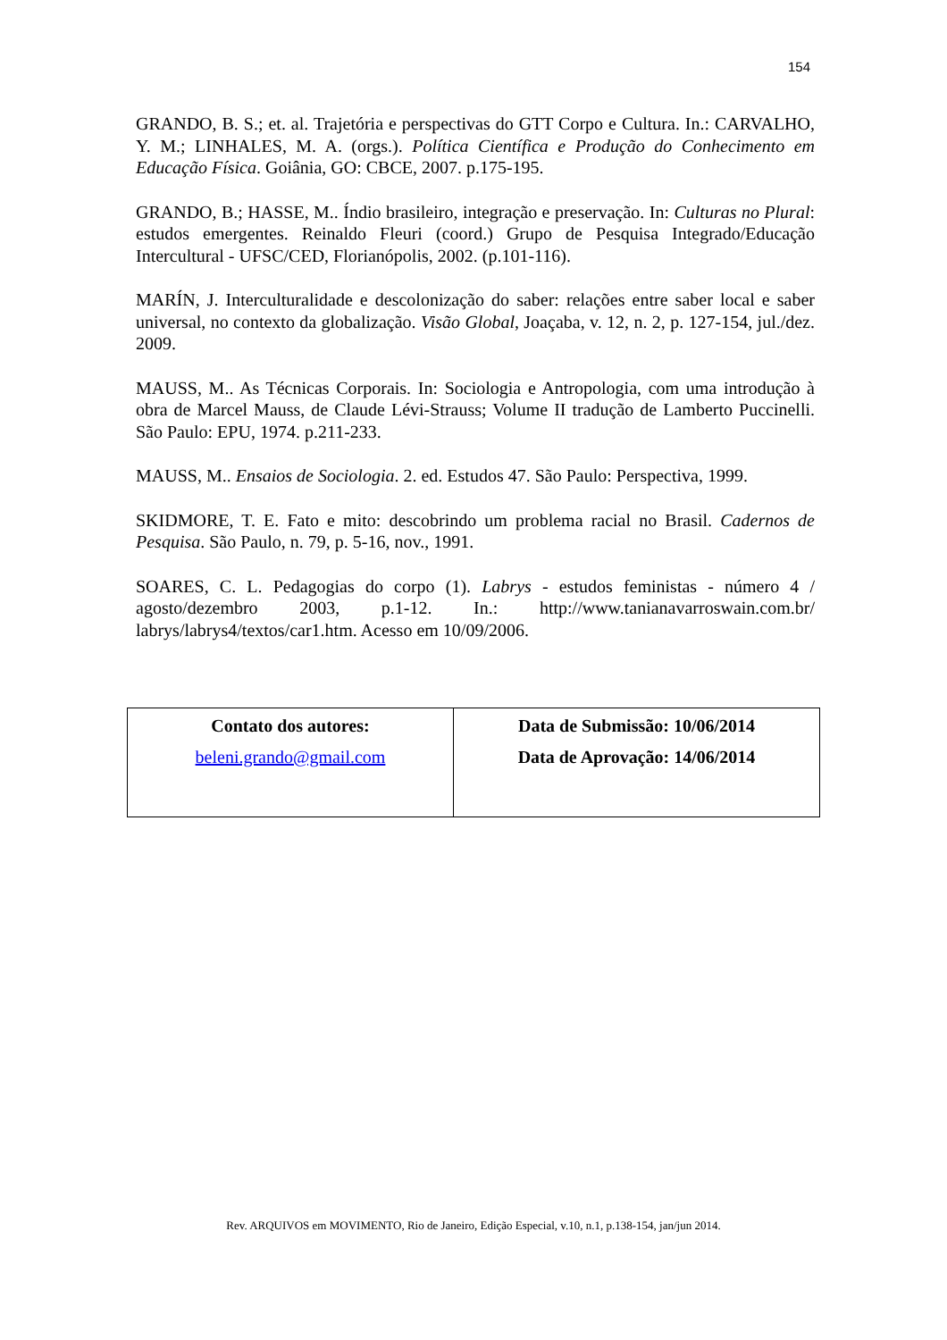154
GRANDO, B. S.; et. al. Trajetória e perspectivas do GTT Corpo e Cultura. In.: CARVALHO, Y. M.; LINHALES, M. A. (orgs.). Política Científica e Produção do Conhecimento em Educação Física. Goiânia, GO: CBCE, 2007. p.175-195.
GRANDO, B.; HASSE, M.. Índio brasileiro, integração e preservação. In: Culturas no Plural: estudos emergentes. Reinaldo Fleuri (coord.) Grupo de Pesquisa Integrado/Educação Intercultural - UFSC/CED, Florianópolis, 2002. (p.101-116).
MARÍN, J. Interculturalidade e descolonização do saber: relações entre saber local e saber universal, no contexto da globalização. Visão Global, Joaçaba, v. 12, n. 2, p. 127-154, jul./dez. 2009.
MAUSS, M.. As Técnicas Corporais. In: Sociologia e Antropologia, com uma introdução à obra de Marcel Mauss, de Claude Lévi-Strauss; Volume II tradução de Lamberto Puccinelli. São Paulo: EPU, 1974. p.211-233.
MAUSS, M.. Ensaios de Sociologia. 2. ed. Estudos 47. São Paulo: Perspectiva, 1999.
SKIDMORE, T. E. Fato e mito: descobrindo um problema racial no Brasil. Cadernos de Pesquisa. São Paulo, n. 79, p. 5-16, nov., 1991.
SOARES, C. L. Pedagogias do corpo (1). Labrys - estudos feministas - número 4 / agosto/dezembro 2003, p.1-12. In.: http://www.tanianavarroswain.com.br/ labrys/labrys4/textos/car1.htm. Acesso em 10/09/2006.
| Contato dos autores: beleni.grando@gmail.com | Data de Submissão: 10/06/2014 Data de Aprovação: 14/06/2014 |
Rev. ARQUIVOS em MOVIMENTO, Rio de Janeiro, Edição Especial, v.10, n.1, p.138-154, jan/jun 2014.